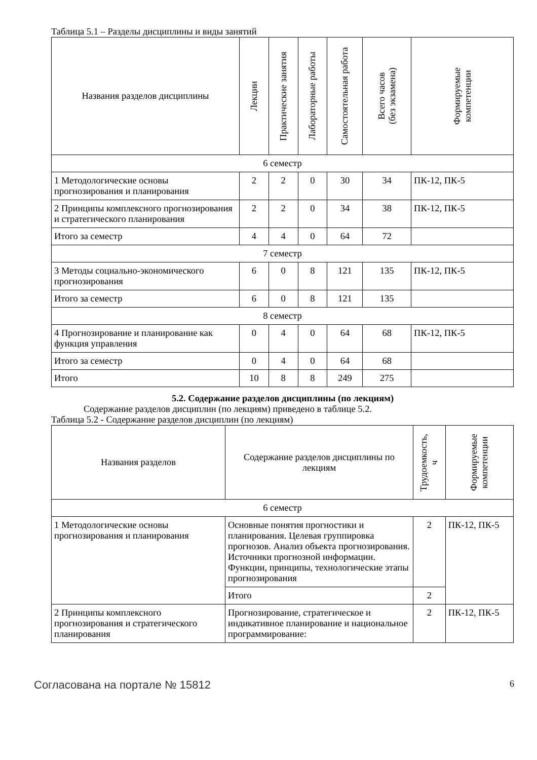Таблица 5.1 – Разделы дисциплины и виды занятий
| Названия разделов дисциплины | Лекции | Практические занятия | Лабораторные работы | Самостоятельная работа | Всего часов (без экзамена) | Формируемые компетенции |
| --- | --- | --- | --- | --- | --- | --- |
| 6 семестр | | | | | | |
| 1 Методологические основы прогнозирования и планирования | 2 | 2 | 0 | 30 | 34 | ПК-12, ПК-5 |
| 2 Принципы комплексного прогнозирования и стратегического планирования | 2 | 2 | 0 | 34 | 38 | ПК-12, ПК-5 |
| Итого за семестр | 4 | 4 | 0 | 64 | 72 | |
| 7 семестр | | | | | | |
| 3 Методы социально-экономического прогнозирования | 6 | 0 | 8 | 121 | 135 | ПК-12, ПК-5 |
| Итого за семестр | 6 | 0 | 8 | 121 | 135 | |
| 8 семестр | | | | | | |
| 4 Прогнозирование и планирование как функция управления | 0 | 4 | 0 | 64 | 68 | ПК-12, ПК-5 |
| Итого за семестр | 0 | 4 | 0 | 64 | 68 | |
| Итого | 10 | 8 | 8 | 249 | 275 | |
5.2. Содержание разделов дисциплины (по лекциям)
Содержание разделов дисциплин (по лекциям) приведено в таблице 5.2.
Таблица 5.2 - Содержание разделов дисциплин (по лекциям)
| Названия разделов | Содержание разделов дисциплины по лекциям | Трудоемкость, ч | Формируемые компетенции |
| --- | --- | --- | --- |
| 6 семестр | | | |
| 1 Методологические основы прогнозирования и планирования | Основные понятия прогностики и планирования. Целевая группировка прогнозов. Анализ объекта прогнозирования. Источники прогнозной информации. Функции, принципы, технологические этапы прогнозирования | 2 | ПК-12, ПК-5 |
| | Итого | 2 | |
| 2 Принципы комплексного прогнозирования и стратегического планирования | Прогнозирование, стратегическое и индикативное планирование и национальное программирование: | 2 | ПК-12, ПК-5 |
Согласована на портале № 15812 6